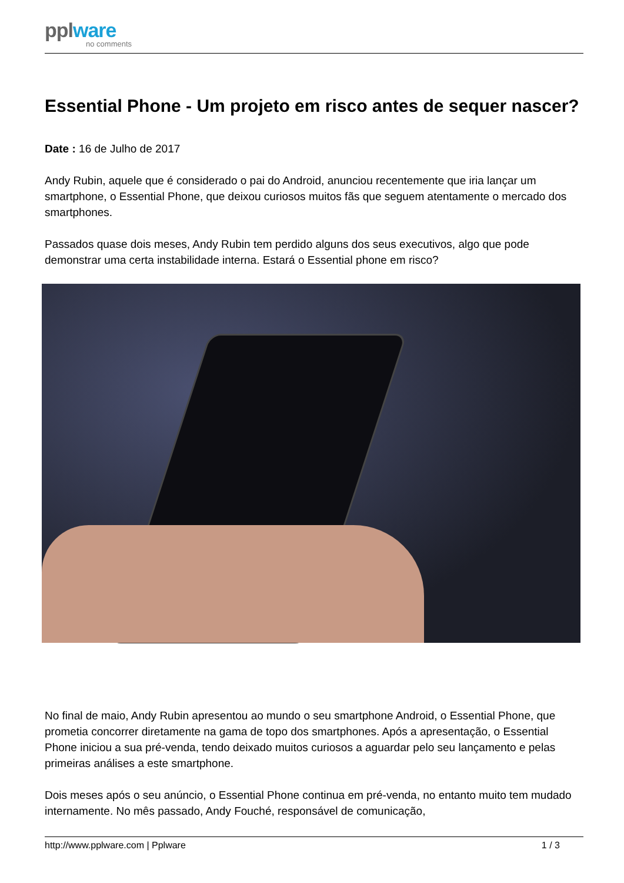pplware
no comments
Essential Phone - Um projeto em risco antes de sequer nascer?
Date : 16 de Julho de 2017
Andy Rubin, aquele que é considerado o pai do Android, anunciou recentemente que iria lançar um smartphone, o Essential Phone, que deixou curiosos muitos fãs que seguem atentamente o mercado dos smartphones.
Passados quase dois meses, Andy Rubin tem perdido alguns dos seus executivos, algo que pode demonstrar uma certa instabilidade interna. Estará o Essential phone em risco?
No final de maio, Andy Rubin apresentou ao mundo o seu smartphone Android, o Essential Phone, que prometia concorrer diretamente na gama de topo dos smartphones. Após a apresentação, o Essential Phone iniciou a sua pré-venda, tendo deixado muitos curiosos a aguardar pelo seu lançamento e pelas primeiras análises a este smartphone.
Dois meses após o seu anúncio, o Essential Phone continua em pré-venda, no entanto muito tem mudado internamente. No mês passado, Andy Fouché, responsável de comunicação,
http://www.pplware.com | Pplware 1 / 3